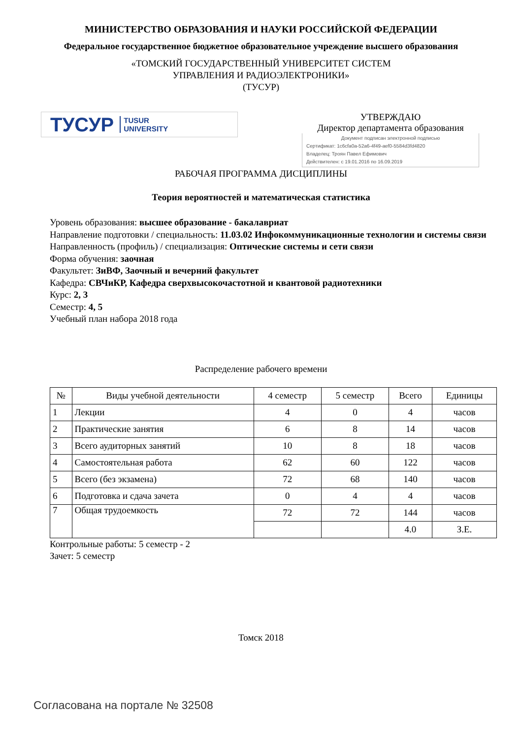МИНИСТЕРСТВО ОБРАЗОВАНИЯ И НАУКИ РОССИЙСКОЙ ФЕДЕРАЦИИ
Федеральное государственное бюджетное образовательное учреждение высшего образования
«ТОМСКИЙ ГОСУДАРСТВЕННЫЙ УНИВЕРСИТЕТ СИСТЕМ
УПРАВЛЕНИЯ И РАДИОЭЛЕКТРОНИКИ»
(ТУСУР)
ТУСУР TUSUR
UNIVERSITY
УТВЕРЖДАЮ
Директор департамента образования
Документ подписан электронной подписью
Сертификат: 1c6cfa0a-52a6-4f49-aef0-5584d3fd4820
Владелец: Троян Павел Ефимович
Действителен: с 19.01.2016 по 16.09.2019
РАБОЧАЯ ПРОГРАММА ДИСЦИПЛИНЫ
Теория вероятностей и математическая статистика
Уровень образования: высшее образование - бакалавриат
Направление подготовки / специальность: 11.03.02 Инфокоммуникационные технологии и системы связи
Направленность (профиль) / специализация: Оптические системы и сети связи
Форма обучения: заочная
Факультет: ЗиВФ, Заочный и вечерний факультет
Кафедра: СВЧиКР, Кафедра сверхвысокочастотной и квантовой радиотехники
Курс: 2, 3
Семестр: 4, 5
Учебный план набора 2018 года
Распределение рабочего времени
| № | Виды учебной деятельности | 4 семестр | 5 семестр | Всего | Единицы |
| --- | --- | --- | --- | --- | --- |
| 1 | Лекции | 4 | 0 | 4 | часов |
| 2 | Практические занятия | 6 | 8 | 14 | часов |
| 3 | Всего аудиторных занятий | 10 | 8 | 18 | часов |
| 4 | Самостоятельная работа | 62 | 60 | 122 | часов |
| 5 | Всего (без экзамена) | 72 | 68 | 140 | часов |
| 6 | Подготовка и сдача зачета | 0 | 4 | 4 | часов |
| 7 | Общая трудоемкость | 72 | 72 | 144 | часов |
| | | | | 4.0 | З.Е. |
Контрольные работы: 5 семестр - 2
Зачет: 5 семестр
Томск 2018
Согласована на портале № 32508